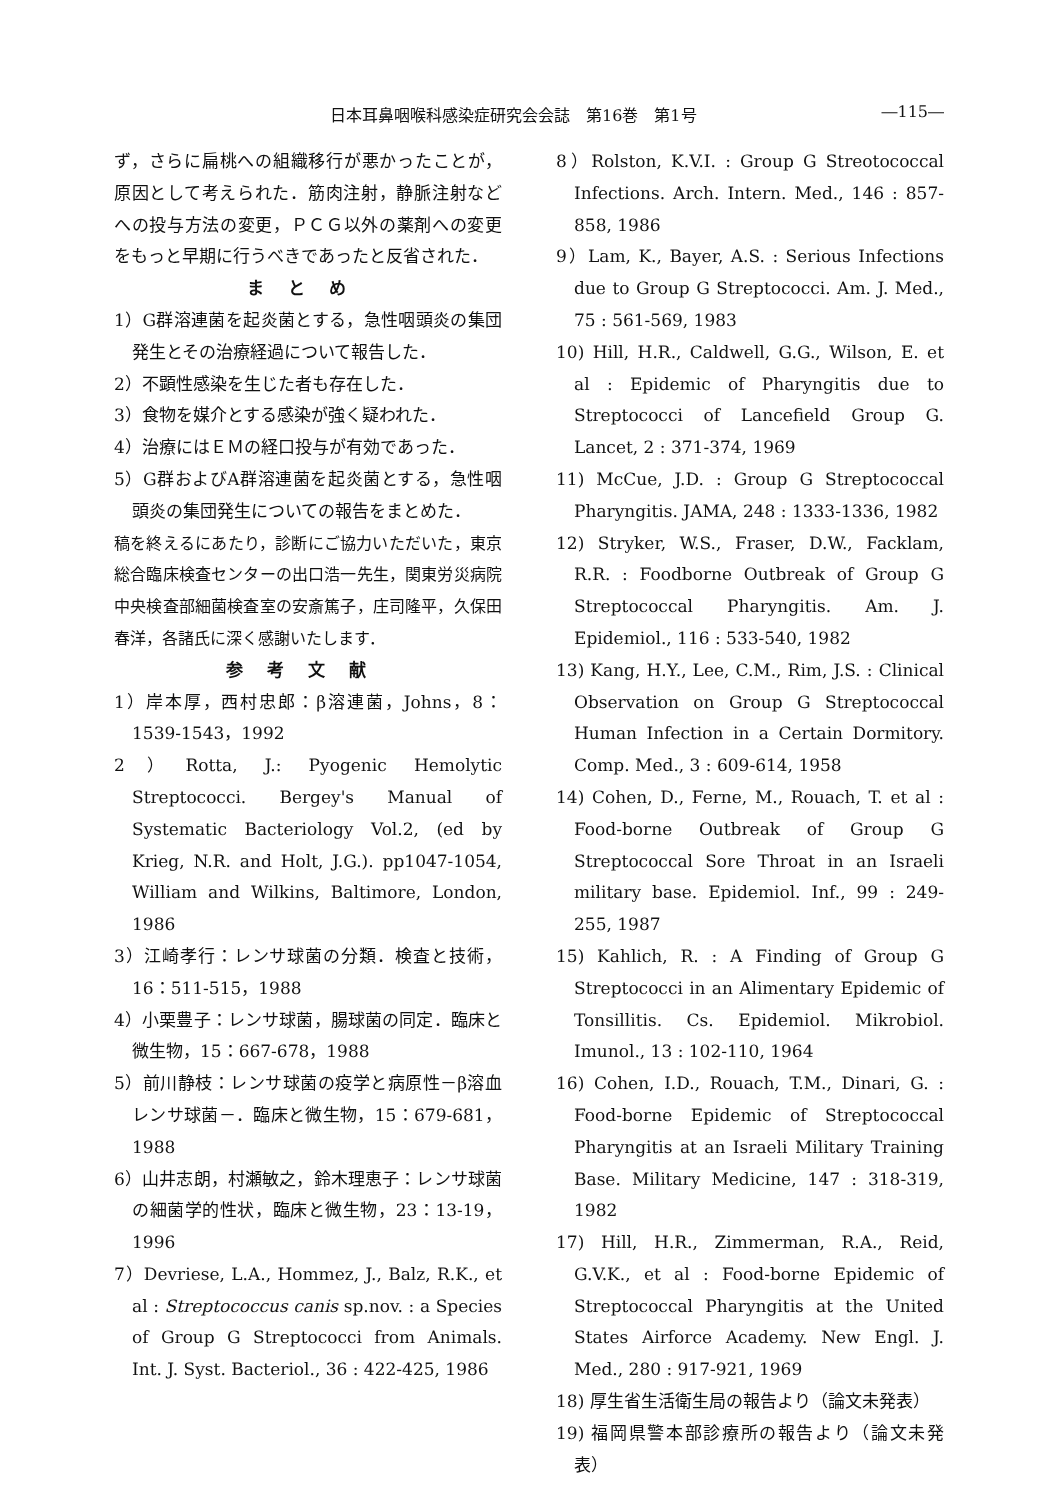日本耳鼻咽喉科感染症研究会会誌　第16巻　第1号 ―115―
ず，さらに扁桃への組織移行が悪かったことが，原因として考えられた．筋肉注射，静脈注射などへの投与方法の変更，ＰＣＧ以外の薬剤への変更をもっと早期に行うべきであったと反省された．
まとめ
1）G群溶連菌を起炎菌とする，急性咽頭炎の集団発生とその治療経過について報告した．
2）不顕性感染を生じた者も存在した．
3）食物を媒介とする感染が強く疑われた．
4）治療にはＥＭの経口投与が有効であった．
5）G群およびA群溶連菌を起炎菌とする，急性咽頭炎の集団発生についての報告をまとめた．
稿を終えるにあたり，診断にご協力いただいた，東京総合臨床検査センターの出口浩一先生，関東労災病院中央検査部細菌検査室の安斎篤子，庄司隆平，久保田春洋，各諸氏に深く感謝いたします．
参考文献
1）岸本厚，西村忠郎：β溶連菌，Johns，8：1539-1543，1992
2）Rotta, J.: Pyogenic Hemolytic Streptococci. Bergey's Manual of Systematic Bacteriology Vol.2, (ed by Krieg, N.R. and Holt, J.G.). pp1047-1054, William and Wilkins, Baltimore, London, 1986
3）江崎孝行：レンサ球菌の分類．検査と技術，16：511-515，1988
4）小栗豊子：レンサ球菌，腸球菌の同定．臨床と微生物，15：667-678，1988
5）前川静枝：レンサ球菌の疫学と病原性－β溶血レンサ球菌－．臨床と微生物，15：679-681，1988
6）山井志朗，村瀬敏之，鈴木理恵子：レンサ球菌の細菌学的性状，臨床と微生物，23：13-19，1996
7）Devriese, L.A., Hommez, J., Balz, R.K., et al : Streptococcus canis sp.nov. : a Species of Group G Streptococci from Animals. Int. J. Syst. Bacteriol., 36 : 422-425, 1986
8）Rolston, K.V.I. : Group G Streotococcal Infections. Arch. Intern. Med., 146 : 857-858, 1986
9）Lam, K., Bayer, A.S. : Serious Infections due to Group G Streptococci. Am. J. Med., 75 : 561-569, 1983
10) Hill, H.R., Caldwell, G.G., Wilson, E. et al : Epidemic of Pharyngitis due to Streptococci of Lancefield Group G. Lancet, 2 : 371-374, 1969
11) McCue, J.D. : Group G Streptococcal Pharyngitis. JAMA, 248 : 1333-1336, 1982
12) Stryker, W.S., Fraser, D.W., Facklam, R.R. : Foodborne Outbreak of Group G Streptococcal Pharyngitis. Am. J. Epidemiol., 116 : 533-540, 1982
13) Kang, H.Y., Lee, C.M., Rim, J.S. : Clinical Observation on Group G Streptococcal Human Infection in a Certain Dormitory. Comp. Med., 3 : 609-614, 1958
14) Cohen, D., Ferne, M., Rouach, T. et al : Food-borne Outbreak of Group G Streptococcal Sore Throat in an Israeli military base. Epidemiol. Inf., 99 : 249-255, 1987
15) Kahlich, R. : A Finding of Group G Streptococci in an Alimentary Epidemic of Tonsillitis. Cs. Epidemiol. Mikrobiol. Imunol., 13 : 102-110, 1964
16) Cohen, I.D., Rouach, T.M., Dinari, G. : Food-borne Epidemic of Streptococcal Pharyngitis at an Israeli Military Training Base. Military Medicine, 147 : 318-319, 1982
17) Hill, H.R., Zimmerman, R.A., Reid, G.V.K., et al : Food-borne Epidemic of Streptococcal Pharyngitis at the United States Airforce Academy. New Engl. J. Med., 280 : 917-921, 1969
18) 厚生省生活衛生局の報告より（論文未発表）
19) 福岡県警本部診療所の報告より（論文未発表）